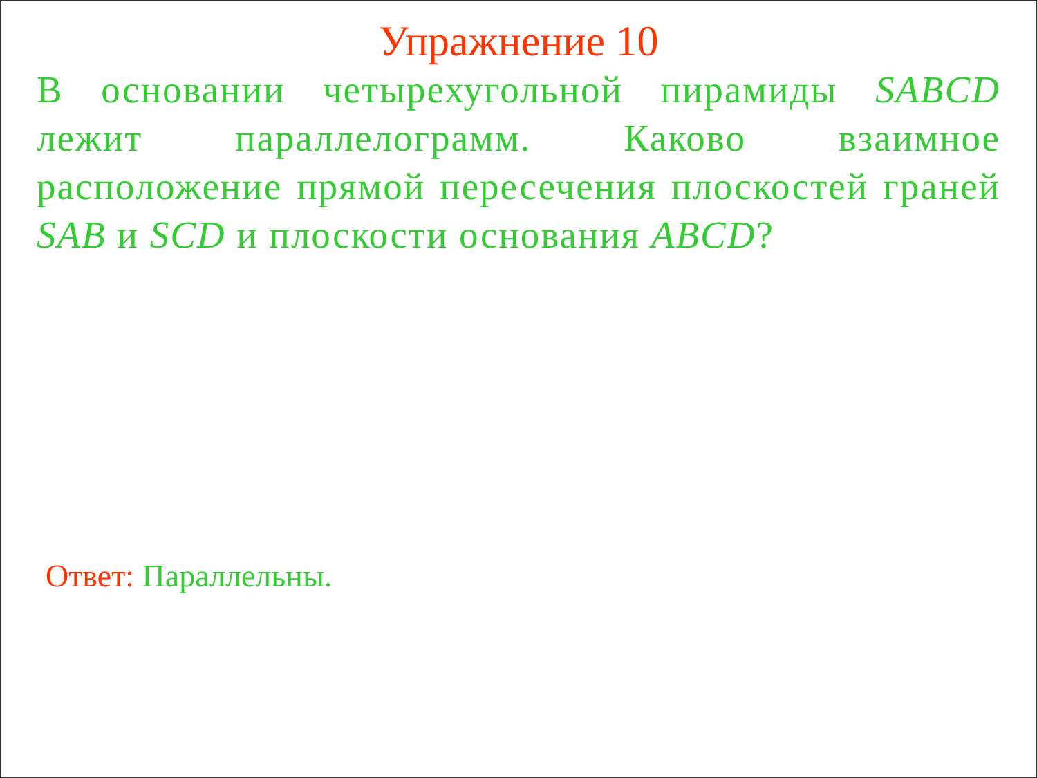Упражнение 10
В основании четырехугольной пирамиды SABCD лежит параллелограмм. Каково взаимное расположение прямой пересечения плоскостей граней SAB и SCD и плоскости основания ABCD?
Ответ: Параллельны.